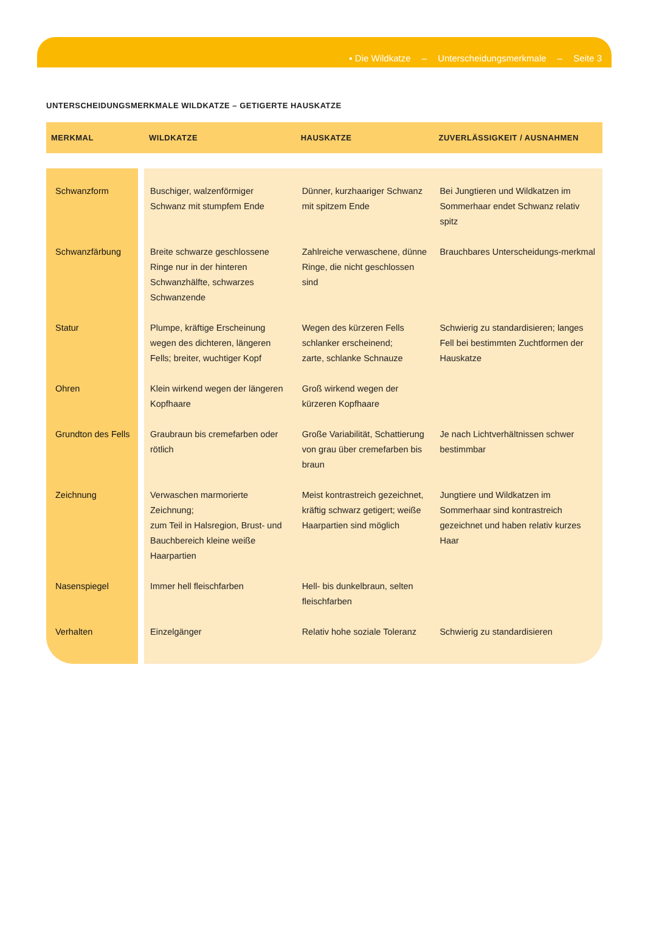▪ Die Wildkatze – Unterscheidungsmerkmale – Seite 3
UNTERSCHEIDUNGSMERKMALE WILDKATZE – GETIGERTE HAUSKATZE
| MERKMAL | WILDKATZE | HAUSKATZE | ZUVERLÄSSIGKEIT / AUSNAHMEN |
| --- | --- | --- | --- |
| Schwanzform | Buschiger, walzenförmiger Schwanz mit stumpfem Ende | Dünner, kurzhaariger Schwanz mit spitzem Ende | Bei Jungtieren und Wildkatzen im Sommerhaar endet Schwanz relativ spitz |
| Schwanzfärbung | Breite schwarze geschlossene Ringe nur in der hinteren Schwanzhälfte, schwarzes Schwanzende | Zahlreiche verwaschene, dünne Ringe, die nicht geschlossen sind | Brauchbares Unterscheidungs-merkmal |
| Statur | Plumpe, kräftige Erscheinung wegen des dichteren, längeren Fells; breiter, wuchtiger Kopf | Wegen des kürzeren Fells schlanker erscheinend; zarte, schlanke Schnauze | Schwierig zu standardisieren; langes Fell bei bestimmten Zuchtformen der Hauskatze |
| Ohren | Klein wirkend wegen der längeren Kopfhaare | Groß wirkend wegen der kürzeren Kopfhaare | |
| Grundton des Fells | Graubraun bis cremefarben oder rötlich | Große Variabilität, Schattierung von grau über cremefarben bis braun | Je nach Lichtverhältnissen schwer bestimmbar |
| Zeichnung | Verwaschen marmorierte Zeichnung; zum Teil in Halsregion, Brust- und Bauchbereich kleine weiße Haarpartien | Meist kontrastreich gezeichnet, kräftig schwarz getigert; weiße Haarpartien sind möglich | Jungtiere und Wildkatzen im Sommerhaar sind kontrastreich gezeichnet und haben relativ kurzes Haar |
| Nasenspiegel | Immer hell fleischfarben | Hell- bis dunkelbraun, selten fleischfarben | |
| Verhalten | Einzelgänger | Relativ hohe soziale Toleranz | Schwierig zu standardisieren |